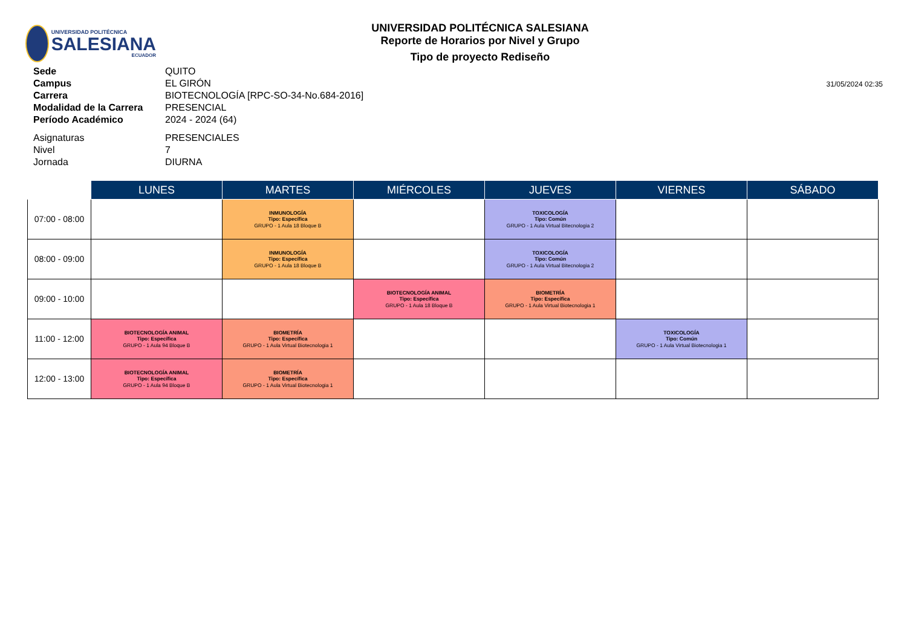UNIVERSIDAD POLITÉCNICA
SALESIANA
ECUADOR
UNIVERSIDAD POLITÉCNICA SALESIANA
Reporte de Horarios por Nivel y Grupo
Tipo de proyecto Rediseño
| Sede | QUITO |
| Campus | EL GIRÓN |
| Carrera | BIOTECNOLOGÍA [RPC-SO-34-No.684-2016] |
| Modalidad de la Carrera | PRESENCIAL |
| Período Académico | 2024 - 2024 (64) |
| Asignaturas | PRESENCIALES |
| Nivel | 7 |
| Jornada | DIURNA |
31/05/2024 02:35
| | LUNES | MARTES | MIÉRCOLES | JUEVES | VIERNES | SÁBADO |
| --- | --- | --- | --- | --- | --- | --- |
| 07:00 - 08:00 | | INMUNOLOGÍA Tipo: Específica GRUPO - 1 Aula 18 Bloque B | | TOXICOLOGÍA Tipo: Común GRUPO - 1 Aula Virtual Bitecnologia 2 | | |
| 08:00 - 09:00 | | INMUNOLOGÍA Tipo: Específica GRUPO - 1 Aula 18 Bloque B | | TOXICOLOGÍA Tipo: Común GRUPO - 1 Aula Virtual Bitecnologia 2 | | |
| 09:00 - 10:00 | | | BIOTECNOLOGÍA ANIMAL Tipo: Específica GRUPO - 1 Aula 18 Bloque B | BIOMETRÍA Tipo: Específica GRUPO - 1 Aula Virtual Biotecnologia 1 | | |
| 11:00 - 12:00 | BIOTECNOLOGÍA ANIMAL Tipo: Específica GRUPO - 1 Aula 94 Bloque B | BIOMETRÍA Tipo: Específica GRUPO - 1 Aula Virtual Biotecnologia 1 | | | TOXICOLOGÍA Tipo: Común GRUPO - 1 Aula Virtual Biotecnologia 1 | |
| 12:00 - 13:00 | BIOTECNOLOGÍA ANIMAL Tipo: Específica GRUPO - 1 Aula 94 Bloque B | BIOMETRÍA Tipo: Específica GRUPO - 1 Aula Virtual Biotecnologia 1 | | | | |